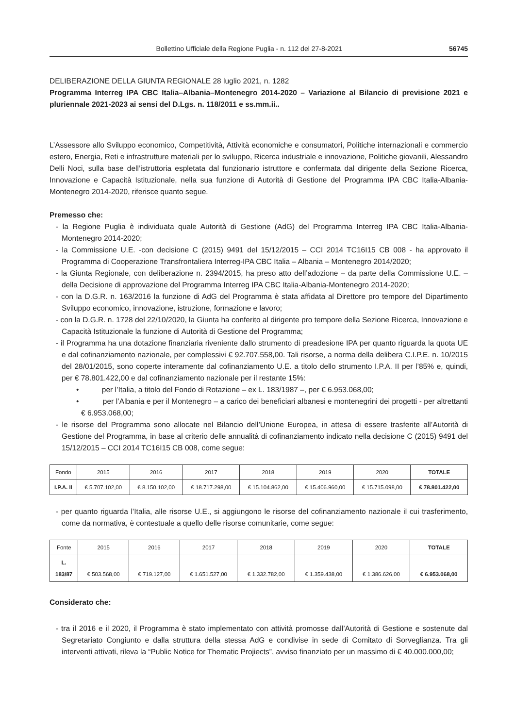Bollettino Ufficiale della Regione Puglia - n. 112 del 27-8-2021 56745
DELIBERAZIONE DELLA GIUNTA REGIONALE 28 luglio 2021, n. 1282
Programma Interreg IPA CBC Italia–Albania–Montenegro 2014-2020 – Variazione al Bilancio di previsione 2021 e pluriennale 2021-2023 ai sensi del D.Lgs. n. 118/2011 e ss.mm.ii..
L’Assessore allo Sviluppo economico, Competitività, Attività economiche e consumatori, Politiche internazionali e commercio estero, Energia, Reti e infrastrutture materiali per lo sviluppo, Ricerca industriale e innovazione, Politiche giovanili, Alessandro Delli Noci, sulla base dell’istruttoria espletata dal funzionario istruttore e confermata dal dirigente della Sezione Ricerca, Innovazione e Capacità Istituzionale, nella sua funzione di Autorità di Gestione del Programma IPA CBC Italia-Albania-Montenegro 2014-2020, riferisce quanto segue.
Premesso che:
- la Regione Puglia è individuata quale Autorità di Gestione (AdG) del Programma Interreg IPA CBC Italia-Albania-Montenegro 2014-2020;
- la Commissione U.E. -con decisione C (2015) 9491 del 15/12/2015 – CCI 2014 TC16I15 CB 008 - ha approvato il Programma di Cooperazione Transfrontaliera Interreg-IPA CBC Italia – Albania – Montenegro 2014/2020;
- la Giunta Regionale, con deliberazione n. 2394/2015, ha preso atto dell’adozione – da parte della Commissione U.E. – della Decisione di approvazione del Programma Interreg IPA CBC Italia-Albania-Montenegro 2014-2020;
- con la D.G.R. n. 163/2016 la funzione di AdG del Programma è stata affidata al Direttore pro tempore del Dipartimento Sviluppo economico, innovazione, istruzione, formazione e lavoro;
- con la D.G.R. n. 1728 del 22/10/2020, la Giunta ha conferito al dirigente pro tempore della Sezione Ricerca, Innovazione e Capacità Istituzionale la funzione di Autorità di Gestione del Programma;
- il Programma ha una dotazione finanziaria riveniente dallo strumento di preadesione IPA per quanto riguarda la quota UE e dal cofinanziamento nazionale, per complessivi € 92.707.558,00. Tali risorse, a norma della delibera C.I.P.E. n. 10/2015 del 28/01/2015, sono coperte interamente dal cofinanziamento U.E. a titolo dello strumento I.P.A. II per l’85% e, quindi, per € 78.801.422,00 e dal cofinanziamento nazionale per il restante 15%:
• per l’Italia, a titolo del Fondo di Rotazione – ex L. 183/1987 –, per € 6.953.068,00;
• per l’Albania e per il Montenegro – a carico dei beneficiari albanesi e montenegrini dei progetti - per altrettanti € 6.953.068,00;
- le risorse del Programma sono allocate nel Bilancio dell’Unione Europea, in attesa di essere trasferite all’Autorità di Gestione del Programma, in base al criterio delle annualità di cofinanziamento indicato nella decisione C (2015) 9491 del 15/12/2015 – CCI 2014 TC16I15 CB 008, come segue:
| Fondo | 2015 | 2016 | 2017 | 2018 | 2019 | 2020 | TOTALE |
| --- | --- | --- | --- | --- | --- | --- | --- |
| I.P.A. II | € 5.707.102,00 | € 8.150.102,00 | € 18.717.298,00 | € 15.104.862,00 | € 15.406.960,00 | € 15.715.098,00 | € 78.801.422,00 |
- per quanto riguarda l’Italia, alle risorse U.E., si aggiungono le risorse del cofinanziamento nazionale il cui trasferimento, come da normativa, è contestuale a quello delle risorse comunitarie, come segue:
| Fonte | 2015 | 2016 | 2017 | 2018 | 2019 | 2020 | TOTALE |
| --- | --- | --- | --- | --- | --- | --- | --- |
| L. 183/87 | € 503.568,00 | € 719.127,00 | € 1.651.527,00 | € 1.332.782,00 | € 1.359.438,00 | € 1.386.626,00 | € 6.953.068,00 |
Considerato che:
- tra il 2016 e il 2020, il Programma è stato implementato con attività promosse dall’Autorità di Gestione e sostenute dal Segretariato Congiunto e dalla struttura della stessa AdG e condivise in sede di Comitato di Sorveglianza. Tra gli interventi attivati, rileva la “Public Notice for Thematic Projiects”, avviso finanziato per un massimo di € 40.000.000,00;